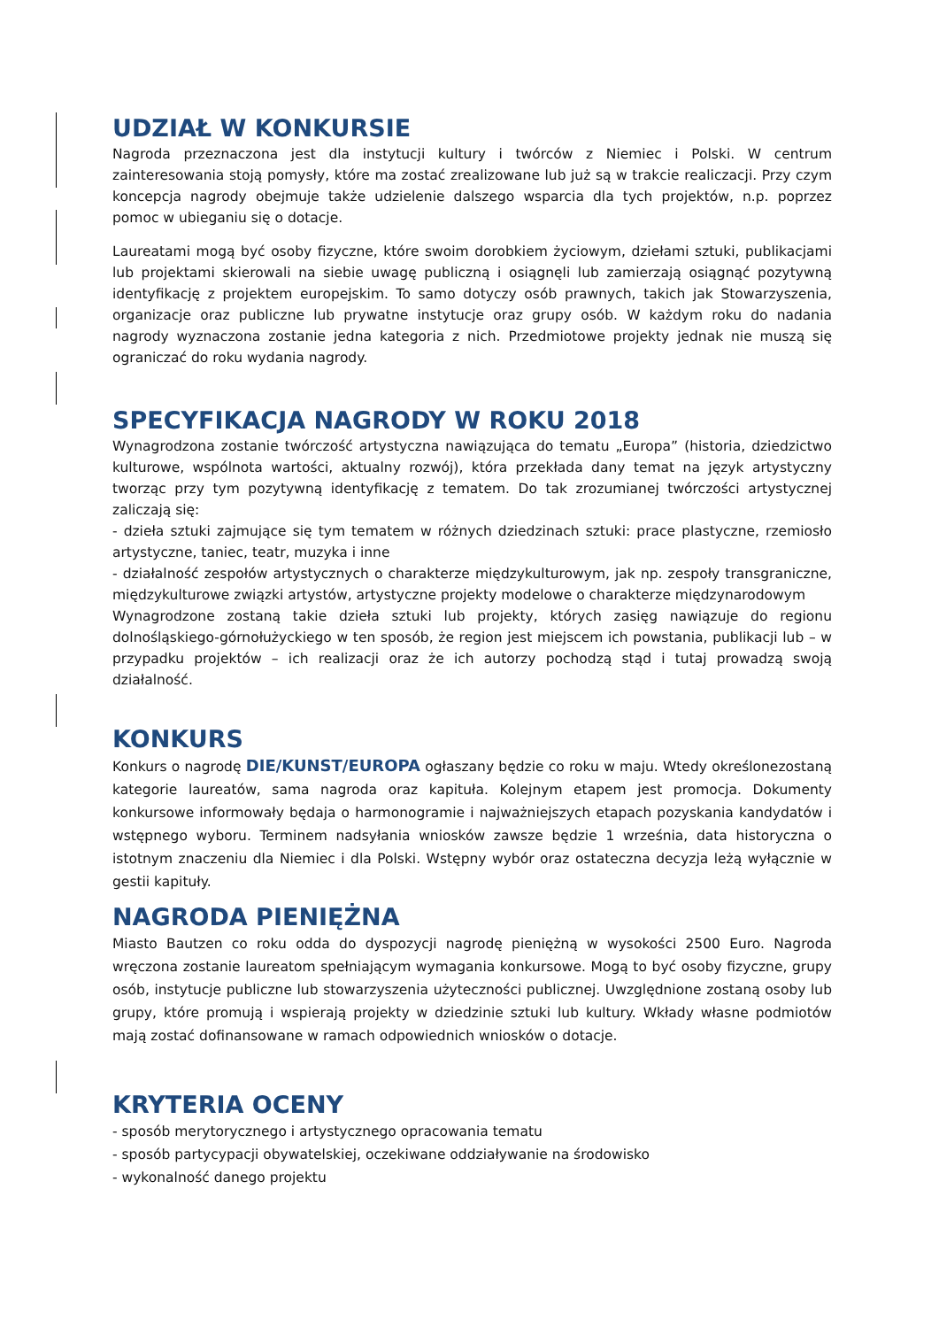UDZIAŁ W KONKURSIE
Nagroda przeznaczona jest dla instytucji kultury i twórców z Niemiec i Polski. W centrum zainteresowania stoją pomysły, które ma zostać zrealizowane lub już są w trakcie realiczacji. Przy czym koncepcja nagrody obejmuje także udzielenie dalszego wsparcia dla tych projektów, n.p. poprzez pomoc w ubieganiu się o dotacje.
Laureatami mogą być osoby fizyczne, które swoim dorobkiem życiowym, dziełami sztuki, publikacjami lub projektami skierowali na siebie uwagę publiczną i osiągnęli lub zamierzają osiągnąć pozytywną identyfikację z projektem europejskim. To samo dotyczy osób prawnych, takich jak Stowarzyszenia, organizacje oraz publiczne lub prywatne instytucje oraz grupy osób. W każdym roku do nadania nagrody wyznaczona zostanie jedna kategoria z nich. Przedmiotowe projekty jednak nie muszą się ograniczać do roku wydania nagrody.
SPECYFIKACJA NAGRODY W ROKU 2018
Wynagrodzona zostanie twórczość artystyczna nawiązująca do tematu „Europa” (historia, dziedzictwo kulturowe, wspólnota wartości, aktualny rozwój), która przekłada dany temat na język artystyczny tworząc przy tym pozytywną identyfikację z tematem. Do tak zrozumianej twórczości artystycznej zaliczają się:
- dzieła sztuki zajmujące się tym tematem w różnych dziedzinach sztuki: prace plastyczne, rzemiosło artystyczne, taniec, teatr, muzyka i inne
- działalność zespołów artystycznych o charakterze międzykulturowym, jak np. zespoły transgraniczne, międzykulturowe związki artystów, artystyczne projekty modelowe o charakterze międzynarodowym
Wynagrodzone zostaną takie dzieła sztuki lub projekty, których zasięg nawiązuje do regionu dolnośląskiego-górnołużyckiego w ten sposób, że region jest miejscem ich powstania, publikacji lub – w przypadku projektów – ich realizacji oraz że ich autorzy pochodzą stąd i tutaj prowadzą swoją działalność.
KONKURS
Konkurs o nagrodę DIE/KUNST/EUROPA ogłaszany będzie co roku w maju. Wtedy określonezostaną kategorie laureatów, sama nagroda oraz kapituła. Kolejnym etapem jest promocja. Dokumenty konkursowe informowały będaja o harmonogramie i najważniejszych etapach pozyskania kandydatów i wstępnego wyboru. Terminem nadsyłania wniosków zawsze będzie 1 września, data historyczna o istotnym znaczeniu dla Niemiec i dla Polski. Wstępny wybór oraz ostateczna decyzja leżą wyłącznie w gestii kapituły.
NAGRODA PIENIĘŻNA
Miasto Bautzen co roku odda do dyspozycji nagrodę pieniężną w wysokości 2500 Euro. Nagroda wręczona zostanie laureatom spełniającym wymagania konkursowe. Mogą to być osoby fizyczne, grupy osób, instytucje publiczne lub stowarzyszenia użyteczności publicznej. Uwzględnione zostaną osoby lub grupy, które promują i wspierają projekty w dziedzinie sztuki lub kultury. Wkłady własne podmiotów mają zostać dofinansowane w ramach odpowiednich wniosków o dotacje.
KRYTERIA OCENY
- sposób merytorycznego i artystycznego opracowania tematu
- sposób partycypacji obywatelskiej, oczekiwane oddziaływanie na środowisko
- wykonalność danego projektu